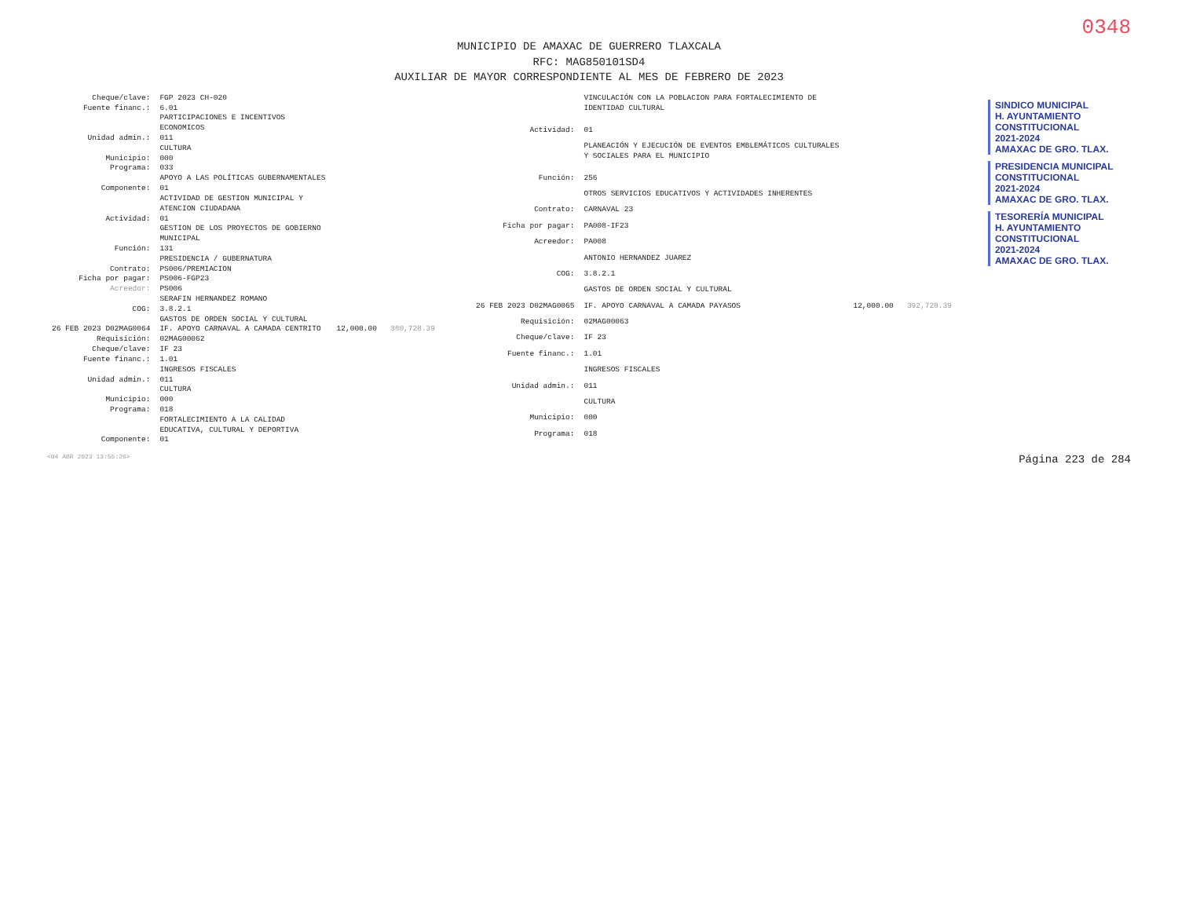0348
MUNICIPIO DE AMAXAC DE GUERRERO TLAXCALA
RFC: MAG850101SD4
AUXILIAR DE MAYOR CORRESPONDIENTE AL MES DE FEBRERO DE 2023
| Cheque/clave: | FGP 2023 CH-020 | |
| Fuente financ.: | 6.01 | |
| | PARTICIPACIONES E INCENTIVOS ECONOMICOS | |
| Unidad admin.: | 011 | |
| | CULTURA | |
| Municipio: | 000 | |
| Programa: | 033 | |
| | APOYO A LAS POLÍTICAS GUBERNAMENTALES | |
| Componente: | 01 | |
| | ACTIVIDAD DE GESTION MUNICIPAL Y ATENCION CIUDADANA | |
| Actividad: | 01 | |
| | GESTION DE LOS PROYECTOS DE GOBIERNO MUNICIPAL | |
| Función: | 131 | |
| | PRESIDENCIA / GUBERNATURA | |
| Contrato: | PS006/PREMIACION | |
| Ficha por pagar: | PS006-FGP23 | |
| Acreedor: | PS006 | |
| | SERAFIN HERNANDEZ ROMANO | |
| COG: | 3.8.2.1 | |
| | GASTOS DE ORDEN SOCIAL Y CULTURAL | |
| 26 FEB 2023 D02MAG0064 | IF. APOYO CARNAVAL A CAMADA CENTRITO | 12,000.00 380,728.39 |
| Requisición: | 02MAG00062 | |
| Cheque/clave: | IF 23 | |
| Fuente financ.: | 1.01 | |
| | INGRESOS FISCALES | |
| Unidad admin.: | 011 | |
| | CULTURA | |
| Municipio: | 000 | |
| Programa: | 018 | |
| | FORTALECIMIENTO A LA CALIDAD EDUCATIVA, CULTURAL Y DEPORTIVA | |
| Componente: | 01 | |
| | VINCULACIÓN CON LA POBLACION PARA FORTALECIMIENTO DE IDENTIDAD CULTURAL | |
| Actividad: | 01 | |
| | PLANEACIÓN Y EJECUCIÓN DE EVENTOS EMBLEMÁTICOS CULTURALES Y SOCIALES PARA EL MUNICIPIO | |
| Función: | 256 | |
| | OTROS SERVICIOS EDUCATIVOS Y ACTIVIDADES INHERENTES | |
| Contrato: | CARNAVAL 23 | |
| Ficha por pagar: | PA008-IF23 | |
| Acreedor: | PA008 | |
| | ANTONIO HERNANDEZ JUAREZ | |
| COG: | 3.8.2.1 | |
| | GASTOS DE ORDEN SOCIAL Y CULTURAL | |
| 26 FEB 2023 D02MAG0065 | IF. APOYO CARNAVAL A CAMADA PAYASOS | 12,000.00 392,728.39 |
| Requisición: | 02MAG00063 | |
| Cheque/clave: | IF 23 | |
| Fuente financ.: | 1.01 | |
| | INGRESOS FISCALES | |
| Unidad admin.: | 011 | |
| | CULTURA | |
| Municipio: | 000 | |
| Programa: | 018 | |
SINDICO MUNICIPAL
H. AYUNTAMIENTO CONSTITUCIONAL
2021-2024
AMAXAC DE GRO. TLAX.
PRESIDENCIA MUNICIPAL
CONSTITUCIONAL
2021-2024
AMAXAC DE GRO. TLAX.
TESORERÍA MUNICIPAL
H. AYUNTAMIENTO CONSTITUCIONAL
2021-2024
AMAXAC DE GRO. TLAX.
<04 ABR 2023 13:55:26> Página 223 de 284